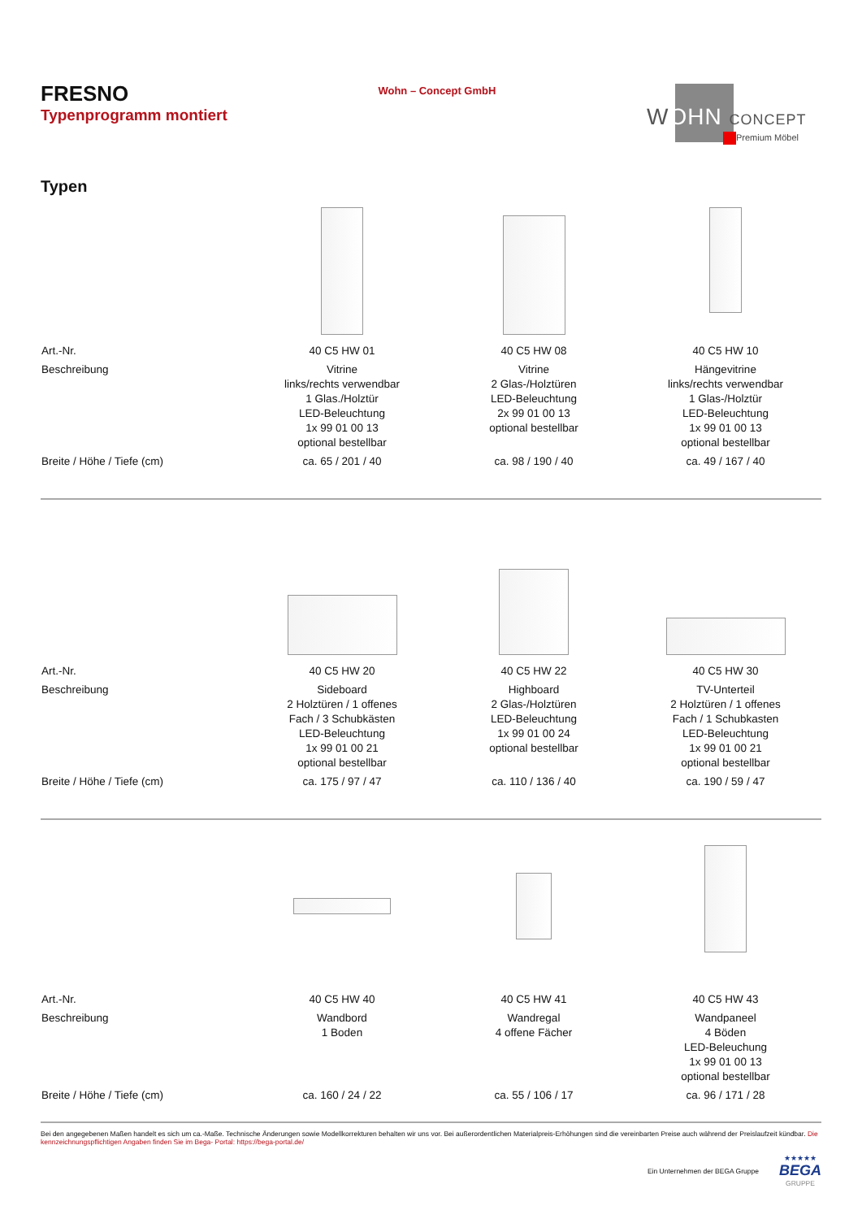FRESNO
Typenprogramm montiert
Wohn – Concept GmbH
WOHN CONCEPT
Premium Möbel
Typen
| Art.-Nr. | 40 C5 HW 01 | 40 C5 HW 08 | 40 C5 HW 10 |
| Beschreibung | Vitrine links/rechts verwendbar 1 Glas./Holztür LED-Beleuchtung 1x 99 01 00 13 optional bestellbar | Vitrine 2 Glas-/Holztüren LED-Beleuchtung 2x 99 01 00 13 optional bestellbar | Hängevitrine links/rechts verwendbar 1 Glas-/Holztür LED-Beleuchtung 1x 99 01 00 13 optional bestellbar |
| Breite / Höhe / Tiefe (cm) | ca. 65 / 201 / 40 | ca. 98 / 190 / 40 | ca. 49 / 167 / 40 |
| Art.-Nr. | 40 C5 HW 20 | 40 C5 HW 22 | 40 C5 HW 30 |
| Beschreibung | Sideboard 2 Holztüren / 1 offenes Fach / 3 Schubkästen LED-Beleuchtung 1x 99 01 00 21 optional bestellbar | Highboard 2 Glas-/Holztüren LED-Beleuchtung 1x 99 01 00 24 optional bestellbar | TV-Unterteil 2 Holztüren / 1 offenes Fach / 1 Schubkasten LED-Beleuchtung 1x 99 01 00 21 optional bestellbar |
| Breite / Höhe / Tiefe (cm) | ca. 175 / 97 / 47 | ca. 110 / 136 / 40 | ca. 190 / 59 / 47 |
| Art.-Nr. | 40 C5 HW 40 | 40 C5 HW 41 | 40 C5 HW 43 |
| Beschreibung | Wandbord 1 Boden | Wandregal 4 offene Fächer | Wandpaneel 4 Böden LED-Beleuchung 1x 99 01 00 13 optional bestellbar |
| Breite / Höhe / Tiefe (cm) | ca. 160 / 24 / 22 | ca. 55 / 106 / 17 | ca. 96 / 171 / 28 |
Bei den angegebenen Maßen handelt es sich um ca.-Maße. Technische Änderungen sowie Modellkorrekturen behalten wir uns vor. Bei außerordentlichen Materialpreis-Erhöhungen sind die vereinbarten Preise auch während der Preislaufzeit kündbar. Die kennzeichnungspflichtigen Angaben finden Sie im Bega- Portal: https://bega-portal.de/
Ein Unternehmen der BEGA Gruppe ★★★★★
BEGA
GRUPPE